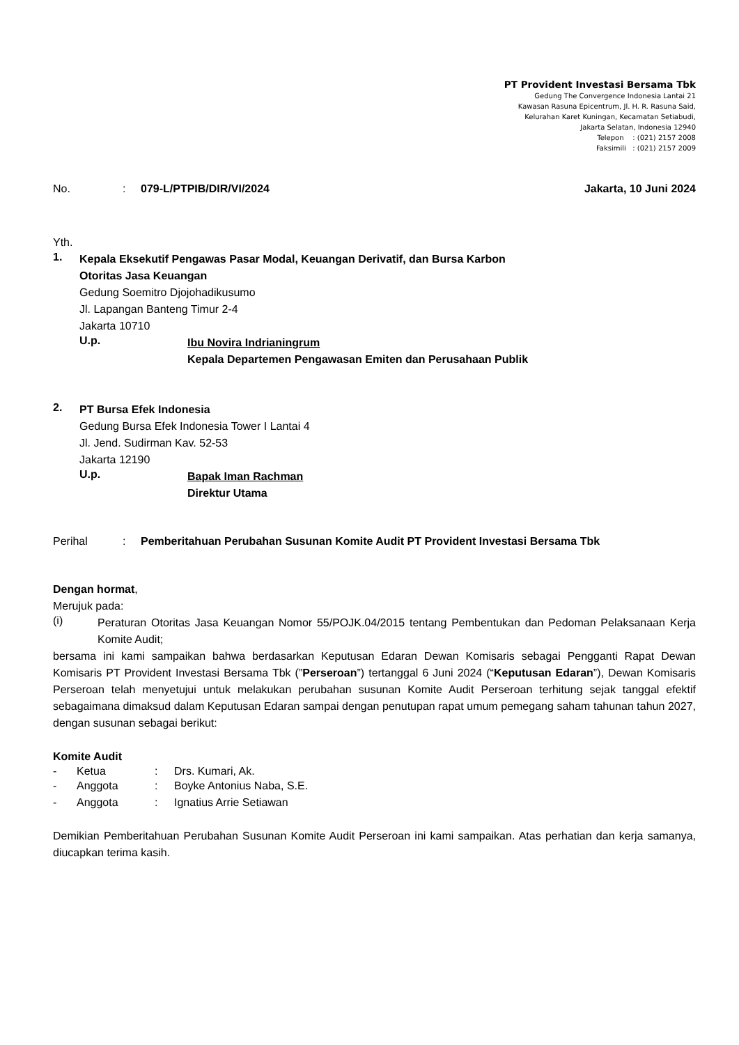PT Provident Investasi Bersama Tbk
Gedung The Convergence Indonesia Lantai 21
Kawasan Rasuna Epicentrum, Jl. H. R. Rasuna Said,
Kelurahan Karet Kuningan, Kecamatan Setiabudi,
Jakarta Selatan, Indonesia 12940
Telepon : (021) 2157 2008
Faksimili : (021) 2157 2009
No.: 079-L/PTPIB/DIR/VI/2024 Jakarta, 10 Juni 2024
Yth.
1.
Kepala Eksekutif Pengawas Pasar Modal, Keuangan Derivatif, dan Bursa Karbon
Otoritas Jasa Keuangan
Gedung Soemitro Djojohadikusumo
Jl. Lapangan Banteng Timur 2-4
Jakarta 10710
U.p.
Ibu Novira Indrianingrum
Kepala Departemen Pengawasan Emiten dan Perusahaan Publik
2.
PT Bursa Efek Indonesia
Gedung Bursa Efek Indonesia Tower I Lantai 4
Jl. Jend. Sudirman Kav. 52-53
Jakarta 12190
U.p.
Bapak Iman Rachman
Direktur Utama
Perihal: Pemberitahuan Perubahan Susunan Komite Audit PT Provident Investasi Bersama Tbk
Dengan hormat,
Merujuk pada:
(i)
Peraturan Otoritas Jasa Keuangan Nomor 55/POJK.04/2015 tentang Pembentukan dan Pedoman Pelaksanaan Kerja Komite Audit;
bersama ini kami sampaikan bahwa berdasarkan Keputusan Edaran Dewan Komisaris sebagai Pengganti Rapat Dewan Komisaris PT Provident Investasi Bersama Tbk (”Perseroan”) tertanggal 6 Juni 2024 (“Keputusan Edaran”), Dewan Komisaris Perseroan telah menyetujui untuk melakukan perubahan susunan Komite Audit Perseroan terhitung sejak tanggal efektif sebagaimana dimaksud dalam Keputusan Edaran sampai dengan penutupan rapat umum pemegang saham tahunan tahun 2027, dengan susunan sebagai berikut:
Komite Audit
- Ketua: Drs. Kumari, Ak.
- Anggota: Boyke Antonius Naba, S.E.
- Anggota: Ignatius Arrie Setiawan
Demikian Pemberitahuan Perubahan Susunan Komite Audit Perseroan ini kami sampaikan. Atas perhatian dan kerja samanya, diucapkan terima kasih.